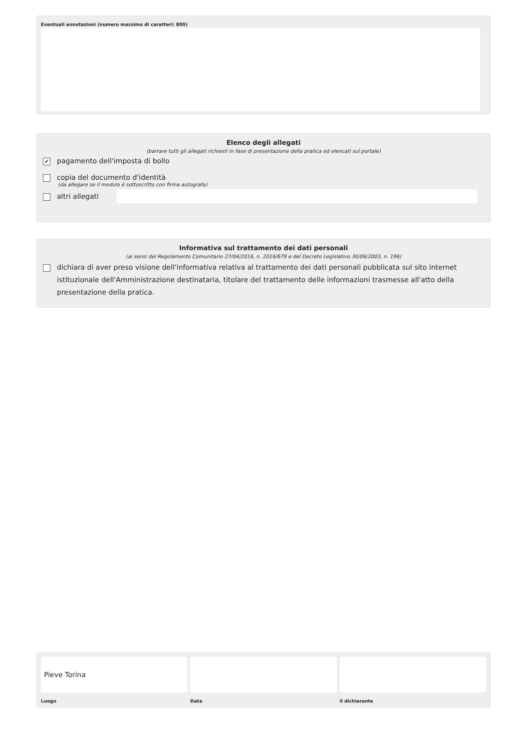Eventuali annotazioni (numero massimo di caratteri: 800)
Elenco degli allegati
(barrare tutti gli allegati richiesti in fase di presentazione della pratica ed elencati sul portale)
✔
pagamento dell'imposta di bollo
copia del documento d'identità
(da allegare se il modulo è sottoscritto con firma autografa)
altri allegati
Informativa sul trattamento dei dati personali
(ai sensi del Regolamento Comunitario 27/04/2016, n. 2016/679 e del Decreto Legislativo 30/06/2003, n. 196)
dichiara di aver preso visione dell'informativa relativa al trattamento dei dati personali pubblicata sul sito internet istituzionale dell'Amministrazione destinataria, titolare del trattamento delle informazioni trasmesse all'atto della presentazione della pratica.
Pieve Torina
Luogo
Data il dichiarante